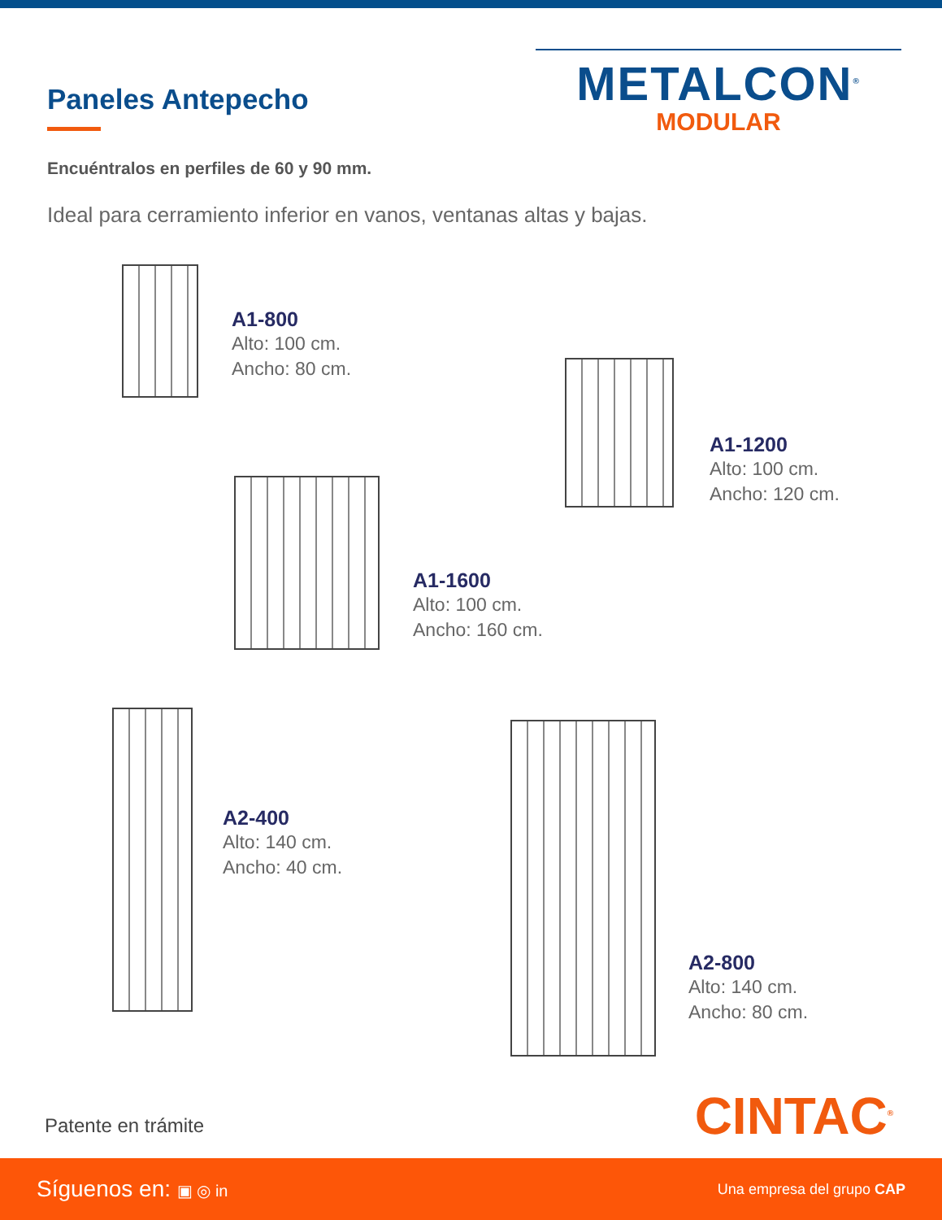Paneles Antepecho
METALCON<sup>®</sup>
MODULAR
Encuéntralos en perfiles de 60 y 90 mm.
Ideal para cerramiento inferior en vanos, ventanas altas y bajas.
A1-800
Alto: 100 cm.
Ancho: 80 cm.
A1-1200
Alto: 100 cm.
Ancho: 120 cm.
A1-1600
Alto: 100 cm.
Ancho: 160 cm.
A2-400
Alto: 140 cm.
Ancho: 40 cm.
A2-800
Alto: 140 cm.
Ancho: 80 cm.
Patente en trámite CINTAC<sup>®</sup>
Síguenos en: ▣ ◎ in Una empresa del grupo CAP